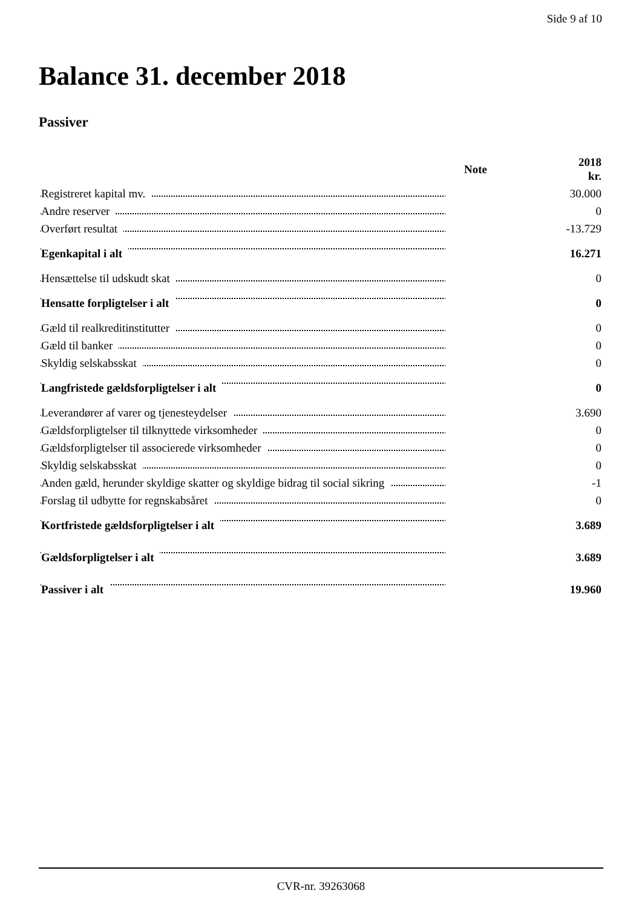Side 9 af 10
Balance 31. december 2018
Passiver
| | Note | 2018 kr. |
| --- | --- | --- |
| Registreret kapital mv. | | 30.000 |
| Andre reserver | | 0 |
| Overført resultat | | -13.729 |
| Egenkapital i alt | | 16.271 |
| Hensættelse til udskudt skat | | 0 |
| Hensatte forpligtelser i alt | | 0 |
| Gæld til realkreditinstitutter | | 0 |
| Gæld til banker | | 0 |
| Skyldig selskabsskat | | 0 |
| Langfristede gældsforpligtelser i alt | | 0 |
| Leverandører af varer og tjenesteydelser | | 3.690 |
| Gældsforpligtelser til tilknyttede virksomheder | | 0 |
| Gældsforpligtelser til associerede virksomheder | | 0 |
| Skyldig selskabsskat | | 0 |
| Anden gæld, herunder skyldige skatter og skyldige bidrag til social sikring | | -1 |
| Forslag til udbytte for regnskabsåret | | 0 |
| Kortfristede gældsforpligtelser i alt | | 3.689 |
| Gældsforpligtelser i alt | | 3.689 |
| Passiver i alt | | 19.960 |
CVR-nr. 39263068